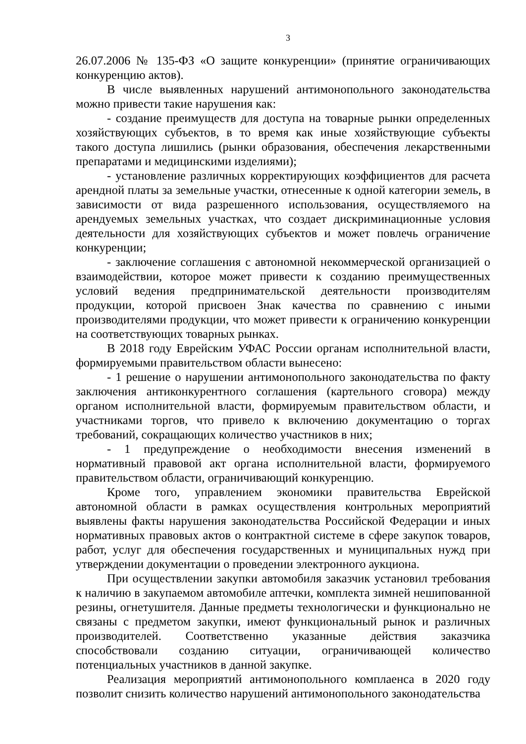3
26.07.2006 № 135-ФЗ «О защите конкуренции» (принятие ограничивающих конкуренцию актов).
В числе выявленных нарушений антимонопольного законодательства можно привести такие нарушения как:
- создание преимуществ для доступа на товарные рынки определенных хозяйствующих субъектов, в то время как иные хозяйствующие субъекты такого доступа лишились (рынки образования, обеспечения лекарственными препаратами и медицинскими изделиями);
- установление различных корректирующих коэффициентов для расчета арендной платы за земельные участки, отнесенные к одной категории земель, в зависимости от вида разрешенного использования, осуществляемого на арендуемых земельных участках, что создает дискриминационные условия деятельности для хозяйствующих субъектов и может повлечь ограничение конкуренции;
- заключение соглашения с автономной некоммерческой организацией о взаимодействии, которое может привести к созданию преимущественных условий ведения предпринимательской деятельности производителям продукции, которой присвоен Знак качества по сравнению с иными производителями продукции, что может привести к ограничению конкуренции на соответствующих товарных рынках.
В 2018 году Еврейским УФАС России органам исполнительной власти, формируемыми правительством области вынесено:
- 1 решение о нарушении антимонопольного законодательства по факту заключения антиконкурентного соглашения (картельного сговора) между органом исполнительной власти, формируемым правительством области, и участниками торгов, что привело к включению документацию о торгах требований, сокращающих количество участников в них;
- 1 предупреждение о необходимости внесения изменений в нормативный правовой акт органа исполнительной власти, формируемого правительством области, ограничивающий конкуренцию.
Кроме того, управлением экономики правительства Еврейской автономной области в рамках осуществления контрольных мероприятий выявлены факты нарушения законодательства Российской Федерации и иных нормативных правовых актов о контрактной системе в сфере закупок товаров, работ, услуг для обеспечения государственных и муниципальных нужд при утверждении документации о проведении электронного аукциона.
При осуществлении закупки автомобиля заказчик установил требования к наличию в закупаемом автомобиле аптечки, комплекта зимней нешипованной резины, огнетушителя. Данные предметы технологически и функционально не связаны с предметом закупки, имеют функциональный рынок и различных производителей. Соответственно указанные действия заказчика способствовали созданию ситуации, ограничивающей количество потенциальных участников в данной закупке.
Реализация мероприятий антимонопольного комплаенса в 2020 году позволит снизить количество нарушений антимонопольного законодательства